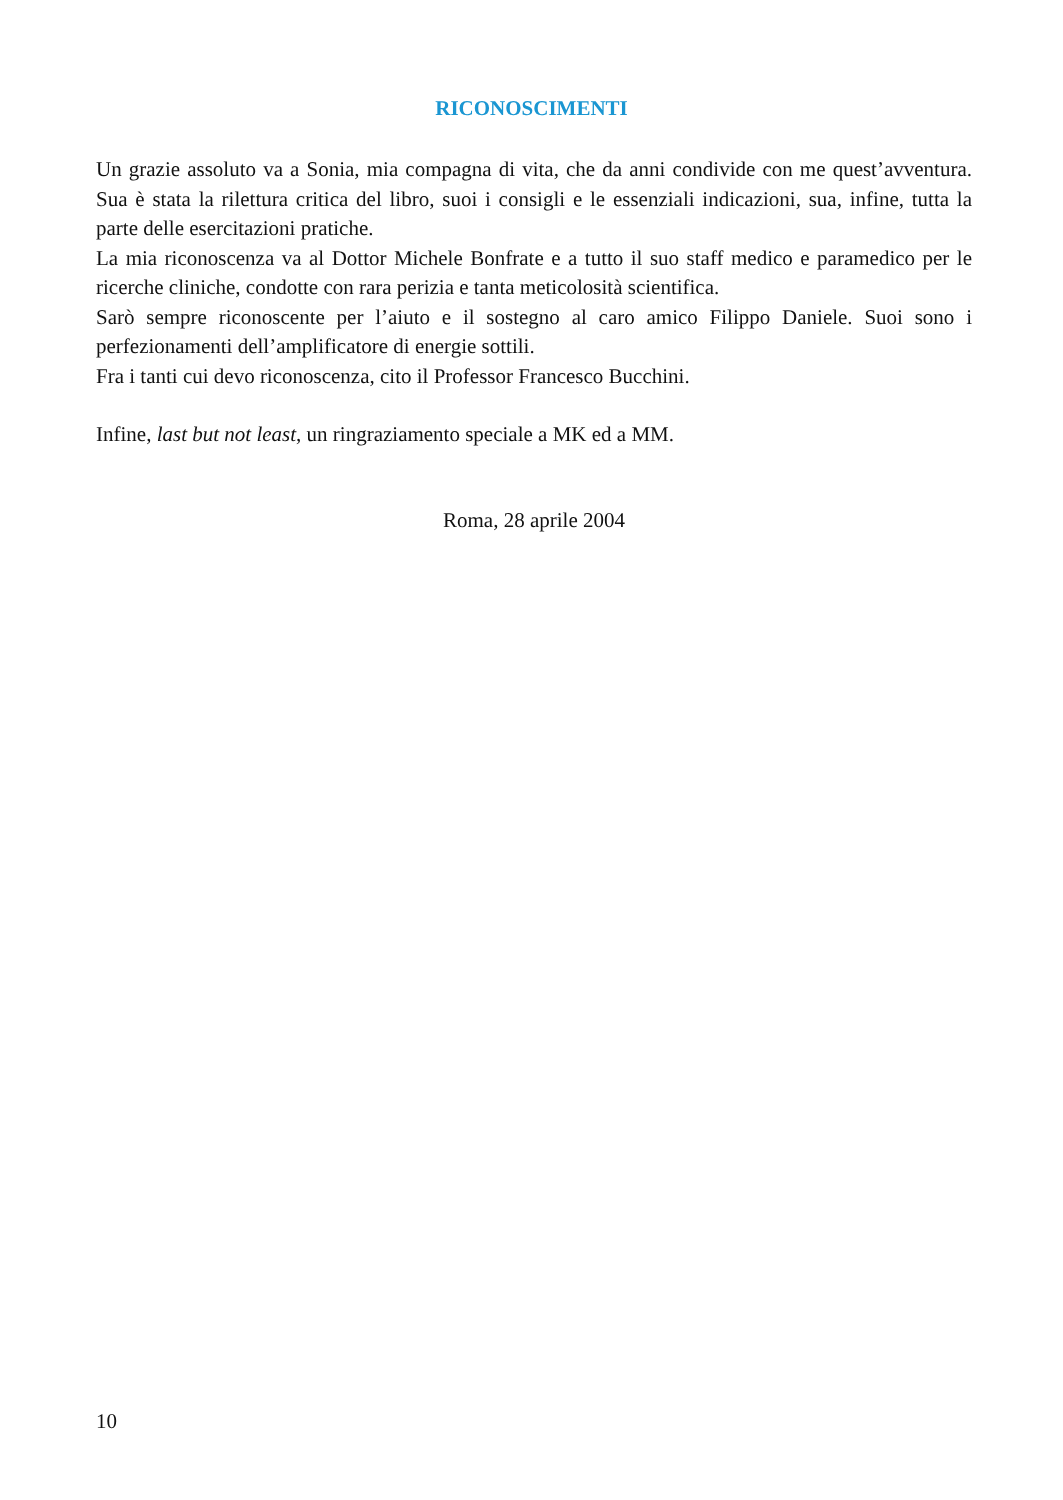RICONOSCIMENTI
Un grazie assoluto va a Sonia, mia compagna di vita, che da anni condivide con me quest’avventura. Sua è stata la rilettura critica del libro, suoi i consigli e le essenziali indicazioni, sua, infine, tutta la parte delle esercitazioni pratiche.
La mia riconoscenza va al Dottor Michele Bonfrate e a tutto il suo staff medico e paramedico per le ricerche cliniche, condotte con rara perizia e tanta meticolosità scientifica.
Sarò sempre riconoscente per l’aiuto e il sostegno al caro amico Filippo Daniele. Suoi sono i perfezionamenti dell’amplificatore di energie sottili.
Fra i tanti cui devo riconoscenza, cito il Professor Francesco Bucchini.
Infine, last but not least, un ringraziamento speciale a MK ed a MM.
Roma, 28 aprile 2004
10